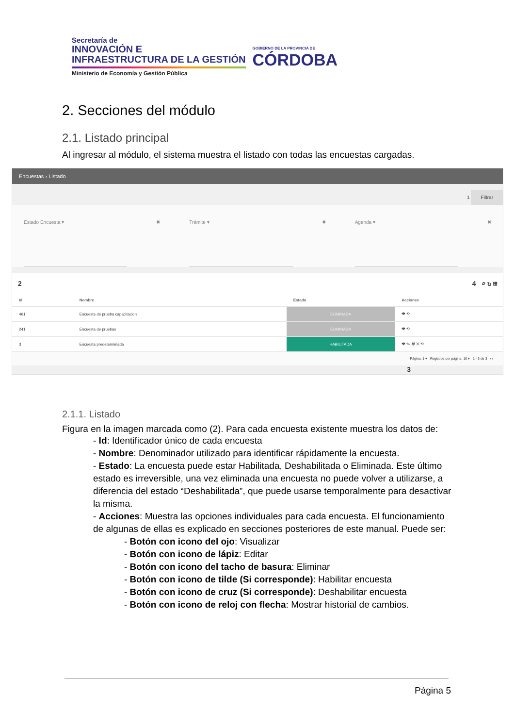Secretaría de
INNOVACIÓN E
INFRAESTRUCTURA DE LA GESTIÓN
Ministerio de Economía y Gestión Pública
GOBIERNO DE LA PROVINCIA DE
CÓRDOBA
2. Secciones del módulo
2.1. Listado principal
Al ingresar al módulo, el sistema muestra el listado con todas las encuestas cargadas.
Encuestas › Listado
1 Filtrar
Estado Encuesta ▾ ✖ Trámite ▾ ✖ Agenda ▾ ✖
2 4 ⌕ ↻ ⊞
| Id | Nombre | Estado | Acciones |
| --- | --- | --- | --- |
| 461 | Encuesta de prueba capacitacion | ELIMINADA | 👁 ⟲ |
| 241 | Encuesta de pruebas | ELIMINADA | 👁 ⟲ |
| 3 | Encuesta predeterminada | HABILITADA | 👁 ✎ 🗑 ✕ ⟲ |
Página: 1 ▾ Registros por página: 10 ▾ 1 - 3 de 3 ‹ ›
3
2.1.1. Listado
Figura en la imagen marcada como (2). Para cada encuesta existente muestra los datos de:
- Id: Identificador único de cada encuesta
- Nombre: Denominador utilizado para identificar rápidamente la encuesta.
- Estado: La encuesta puede estar Habilitada, Deshabilitada o Eliminada. Este último estado es irreversible, una vez eliminada una encuesta no puede volver a utilizarse, a diferencia del estado “Deshabilitada”, que puede usarse temporalmente para desactivar la misma.
- Acciones: Muestra las opciones individuales para cada encuesta. El funcionamiento de algunas de ellas es explicado en secciones posteriores de este manual. Puede ser:
- Botón con icono del ojo: Visualizar
- Botón con icono de lápiz: Editar
- Botón con icono del tacho de basura: Eliminar
- Botón con icono de tilde (Si corresponde): Habilitar encuesta
- Botón con icono de cruz (Si corresponde): Deshabilitar encuesta
- Botón con icono de reloj con flecha: Mostrar historial de cambios.
Página 5